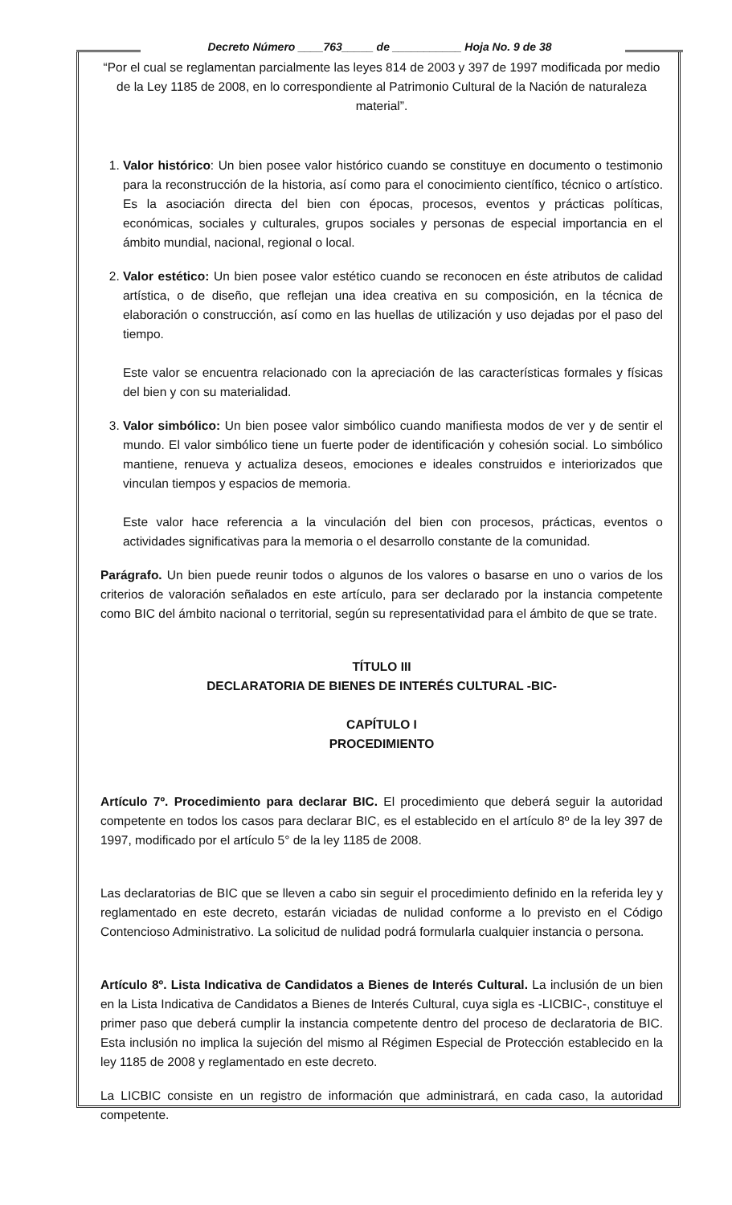Decreto Número ____763_____ de ___________ Hoja No. 9 de 38
“Por el cual se reglamentan parcialmente las leyes 814 de 2003 y 397 de 1997 modificada por medio de la Ley 1185 de 2008, en lo correspondiente al Patrimonio Cultural de la Nación de naturaleza material”.
1. Valor histórico: Un bien posee valor histórico cuando se constituye en documento o testimonio para la reconstrucción de la historia, así como para el conocimiento científico, técnico o artístico. Es la asociación directa del bien con épocas, procesos, eventos y prácticas políticas, económicas, sociales y culturales, grupos sociales y personas de especial importancia en el ámbito mundial, nacional, regional o local.
2. Valor estético: Un bien posee valor estético cuando se reconocen en éste atributos de calidad artística, o de diseño, que reflejan una idea creativa en su composición, en la técnica de elaboración o construcción, así como en las huellas de utilización y uso dejadas por el paso del tiempo.
Este valor se encuentra relacionado con la apreciación de las características formales y físicas del bien y con su materialidad.
3. Valor simbólico: Un bien posee valor simbólico cuando manifiesta modos de ver y de sentir el mundo. El valor simbólico tiene un fuerte poder de identificación y cohesión social. Lo simbólico mantiene, renueva y actualiza deseos, emociones e ideales construidos e interiorizados que vinculan tiempos y espacios de memoria.
Este valor hace referencia a la vinculación del bien con procesos, prácticas, eventos o actividades significativas para la memoria o el desarrollo constante de la comunidad.
Parágrafo. Un bien puede reunir todos o algunos de los valores o basarse en uno o varios de los criterios de valoración señalados en este artículo, para ser declarado por la instancia competente como BIC del ámbito nacional o territorial, según su representatividad para el ámbito de que se trate.
TÍTULO III
DECLARATORIA DE BIENES DE INTERÉS CULTURAL -BIC-
CAPÍTULO I
PROCEDIMIENTO
Artículo 7º. Procedimiento para declarar BIC. El procedimiento que deberá seguir la autoridad competente en todos los casos para declarar BIC, es el establecido en el artículo 8º de la ley 397 de 1997, modificado por el artículo 5° de la ley 1185 de 2008.
Las declaratorias de BIC que se lleven a cabo sin seguir el procedimiento definido en la referida ley y reglamentado en este decreto, estarán viciadas de nulidad conforme a lo previsto en el Código Contencioso Administrativo. La solicitud de nulidad podrá formularla cualquier instancia o persona.
Artículo 8º. Lista Indicativa de Candidatos a Bienes de Interés Cultural. La inclusión de un bien en la Lista Indicativa de Candidatos a Bienes de Interés Cultural, cuya sigla es -LICBIC-, constituye el primer paso que deberá cumplir la instancia competente dentro del proceso de declaratoria de BIC. Esta inclusión no implica la sujeción del mismo al Régimen Especial de Protección establecido en la ley 1185 de 2008 y reglamentado en este decreto.
La LICBIC consiste en un registro de información que administrará, en cada caso, la autoridad competente.